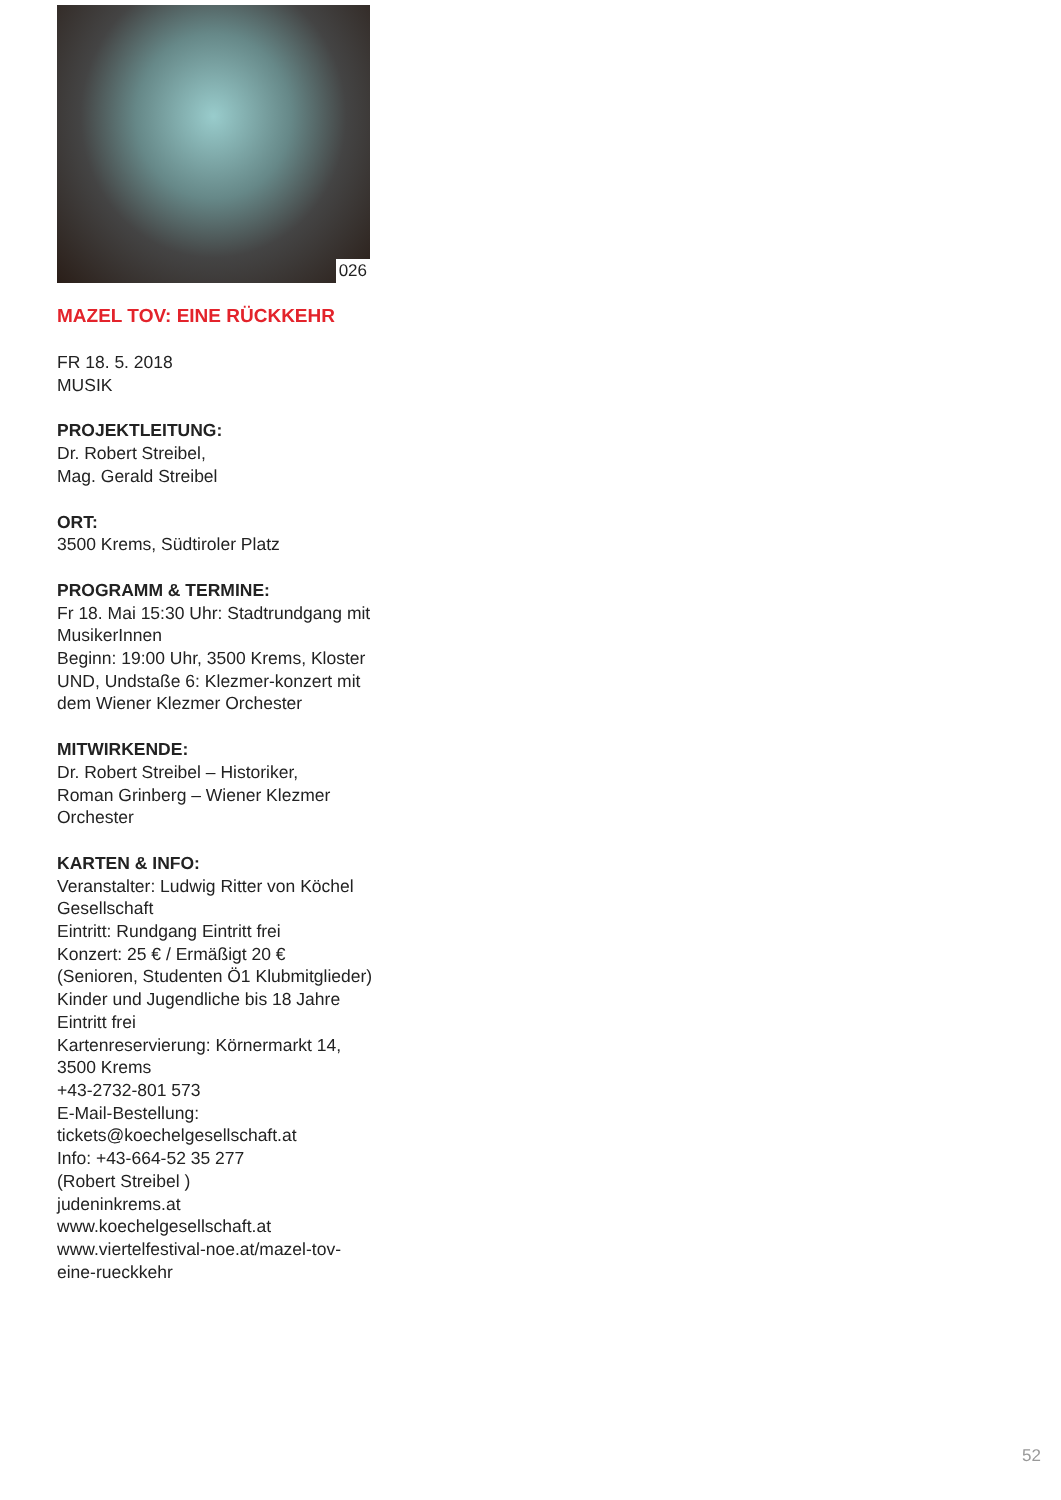026
MAZEL TOV: EINE RÜCKKEHR
FR 18. 5. 2018
MUSIK
PROJEKTLEITUNG:
Dr. Robert Streibel,
Mag. Gerald Streibel
ORT:
3500 Krems, Südtiroler Platz
PROGRAMM & TERMINE:
Fr 18. Mai 15:30 Uhr: Stadtrundgang mit MusikerInnen
Beginn: 19:00 Uhr, 3500 Krems, Kloster UND, Undstaße 6: Klezmer-konzert mit dem Wiener Klezmer Orchester
MITWIRKENDE:
Dr. Robert Streibel – Historiker,
Roman Grinberg – Wiener Klezmer Orchester
KARTEN & INFO:
Veranstalter: Ludwig Ritter von Köchel Gesellschaft
Eintritt: Rundgang Eintritt frei
Konzert: 25 € / Ermäßigt 20 €
(Senioren, Studenten Ö1 Klubmitglieder)
Kinder und Jugendliche bis 18 Jahre Eintritt frei
Kartenreservierung: Körnermarkt 14, 3500 Krems
+43-2732-801 573
E-Mail-Bestellung:
tickets@koechelgesellschaft.at
Info: +43-664-52 35 277
(Robert Streibel )
judeninkrems.at
www.koechelgesellschaft.at
www.viertelfestival-noe.at/mazel-tov-eine-rueckkehr
52